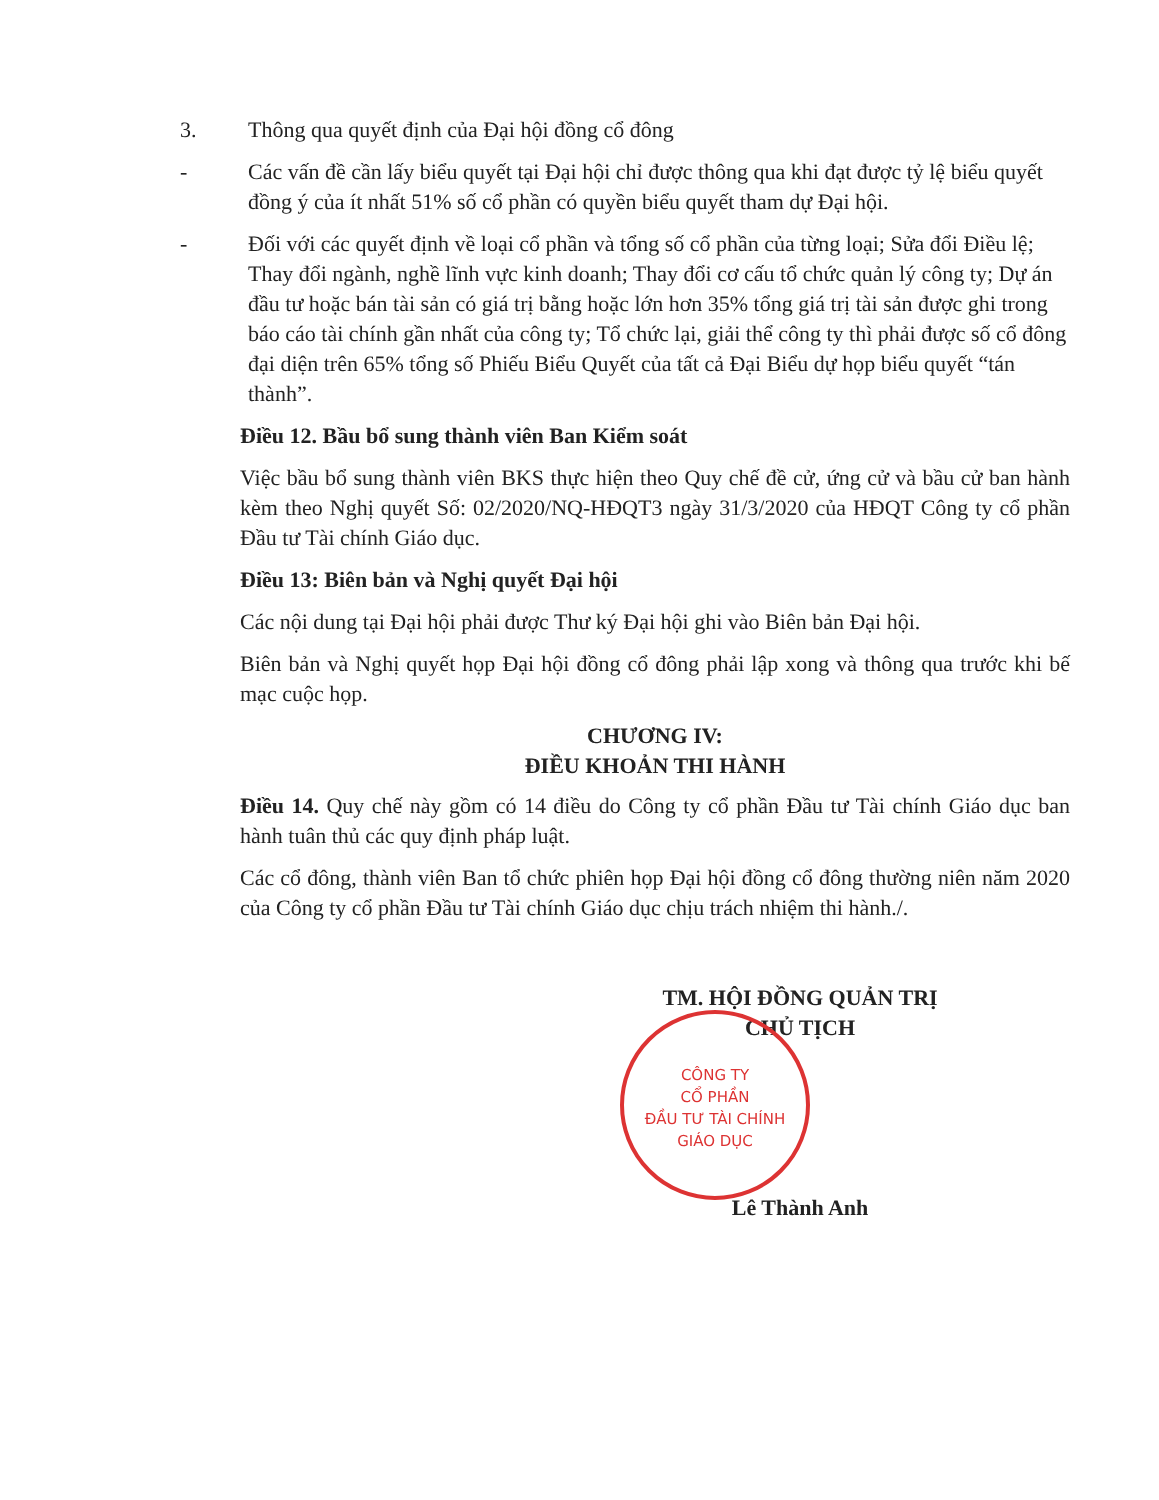3. Thông qua quyết định của Đại hội đồng cổ đông
- Các vấn đề cần lấy biểu quyết tại Đại hội chỉ được thông qua khi đạt được tỷ lệ biểu quyết đồng ý của ít nhất 51% số cổ phần có quyền biểu quyết tham dự Đại hội.
- Đối với các quyết định về loại cổ phần và tổng số cổ phần của từng loại; Sửa đổi Điều lệ; Thay đổi ngành, nghề lĩnh vực kinh doanh; Thay đổi cơ cấu tổ chức quản lý công ty; Dự án đầu tư hoặc bán tài sản có giá trị bằng hoặc lớn hơn 35% tổng giá trị tài sản được ghi trong báo cáo tài chính gần nhất của công ty; Tổ chức lại, giải thể công ty thì phải được số cổ đông đại diện trên 65% tổng số Phiếu Biểu Quyết của tất cả Đại Biểu dự họp biểu quyết “tán thành”.
Điều 12. Bầu bổ sung thành viên Ban Kiểm soát
Việc bầu bổ sung thành viên BKS thực hiện theo Quy chế đề cử, ứng cử và bầu cử ban hành kèm theo Nghị quyết Số: 02/2020/NQ-HĐQT3 ngày 31/3/2020 của HĐQT Công ty cổ phần Đầu tư Tài chính Giáo dục.
Điều 13: Biên bản và Nghị quyết Đại hội
Các nội dung tại Đại hội phải được Thư ký Đại hội ghi vào Biên bản Đại hội.
Biên bản và Nghị quyết họp Đại hội đồng cổ đông phải lập xong và thông qua trước khi bế mạc cuộc họp.
CHƯƠNG IV:
ĐIỀU KHOẢN THI HÀNH
Điều 14. Quy chế này gồm có 14 điều do Công ty cổ phần Đầu tư Tài chính Giáo dục ban hành tuân thủ các quy định pháp luật.
Các cổ đông, thành viên Ban tổ chức phiên họp Đại hội đồng cổ đông thường niên năm 2020 của Công ty cổ phần Đầu tư Tài chính Giáo dục chịu trách nhiệm thi hành./.
TM. HỘI ĐỒNG QUẢN TRỊ
CHỦ TỊCH
Lê Thành Anh
CÔNG TY
CỔ PHẦN
ĐẦU TƯ TÀI CHÍNH
GIÁO DỤC